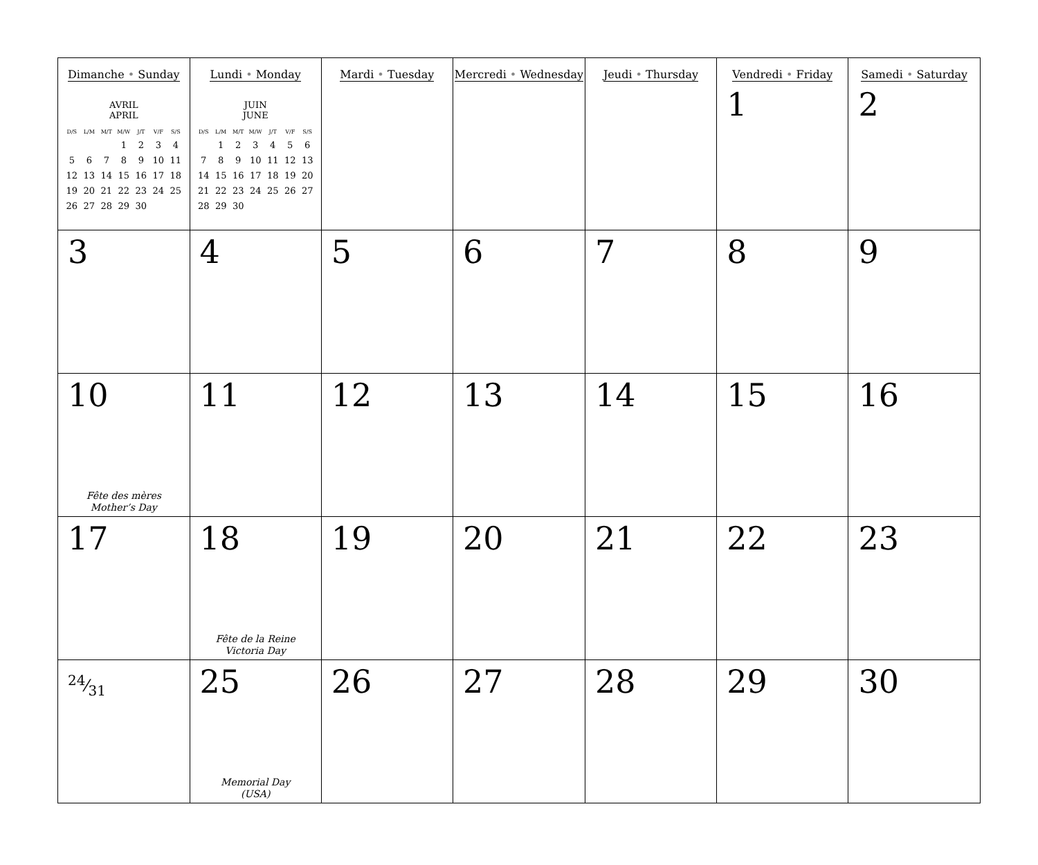| Dimanche • Sunday AVRIL APRIL / D/S / L/M / M/T / M/W / J/T / V/F / S/S / / --- / --- / --- / --- / --- / --- / --- / / / / / 1 / 2 / 3 / 4 / / 5 / 6 / 7 / 8 / 9 / 10 / 11 / / 12 / 13 / 14 / 15 / 16 / 17 / 18 / / 19 / 20 / 21 / 22 / 23 / 24 / 25 / / 26 / 27 / 28 / 29 / 30 / / / | Lundi • Monday JUIN JUNE / D/S / L/M / M/T / M/W / J/T / V/F / S/S / / --- / --- / --- / --- / --- / --- / --- / / / 1 / 2 / 3 / 4 / 5 / 6 / / 7 / 8 / 9 / 10 / 11 / 12 / 13 / / 14 / 15 / 16 / 17 / 18 / 19 / 20 / / 21 / 22 / 23 / 24 / 25 / 26 / 27 / / 28 / 29 / 30 / / / / / | Mardi • Tuesday | Mercredi • Wednesday | Jeudi • Thursday | Vendredi • Friday 1 | Samedi • Saturday 2 |
| 3 | 4 | 5 | 6 | 7 | 8 | 9 |
| 10 Fête des mères Mother’s Day | 11 | 12 | 13 | 14 | 15 | 16 |
| 17 | 18 Fête de la Reine Victoria Day | 19 | 20 | 21 | 22 | 23 |
| 24⁄31 | 25 Memorial Day (USA) | 26 | 27 | 28 | 29 | 30 |